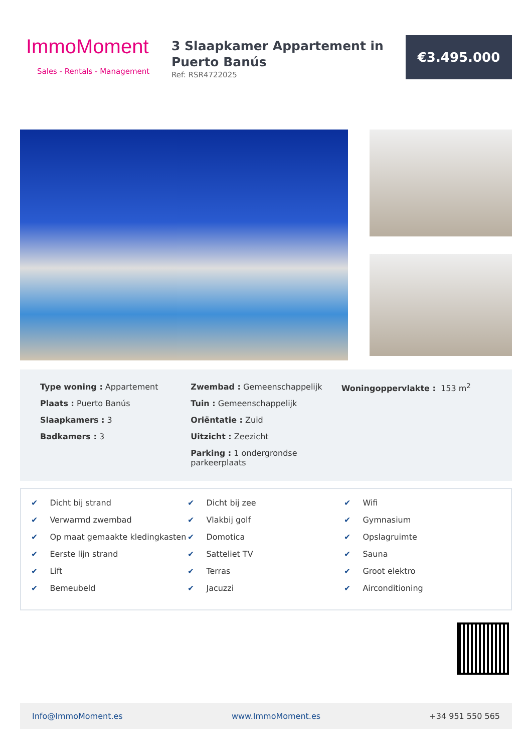ImmoMoment
Sales - Rentals - Management
3 Slaapkamer Appartement in Puerto Banús
Ref: RSR4722025
€3.495.000
Type woning : Appartement
Plaats : Puerto Banús
Slaapkamers : 3
Badkamers : 3
Zwembad : Gemeenschappelijk
Tuin : Gemeenschappelijk
Oriëntatie : Zuid
Uitzicht : Zeezicht
Parking : 1 ondergrondse parkeerplaats
Woningoppervlakte : 153 m<sup>2</sup>
✔ Dicht bij strand
✔ Verwarmd zwembad
✔ Op maat gemaakte kledingkasten
✔ Eerste lijn strand
✔ Lift
✔ Bemeubeld
✔ Dicht bij zee
✔ Vlakbij golf
✔ Domotica
✔ Satteliet TV
✔ Terras
✔ Jacuzzi
✔ Wifi
✔ Gymnasium
✔ Opslagruimte
✔ Sauna
✔ Groot elektro
✔ Airconditioning
Info@ImmoMoment.es www.ImmoMoment.es +34 951 550 565